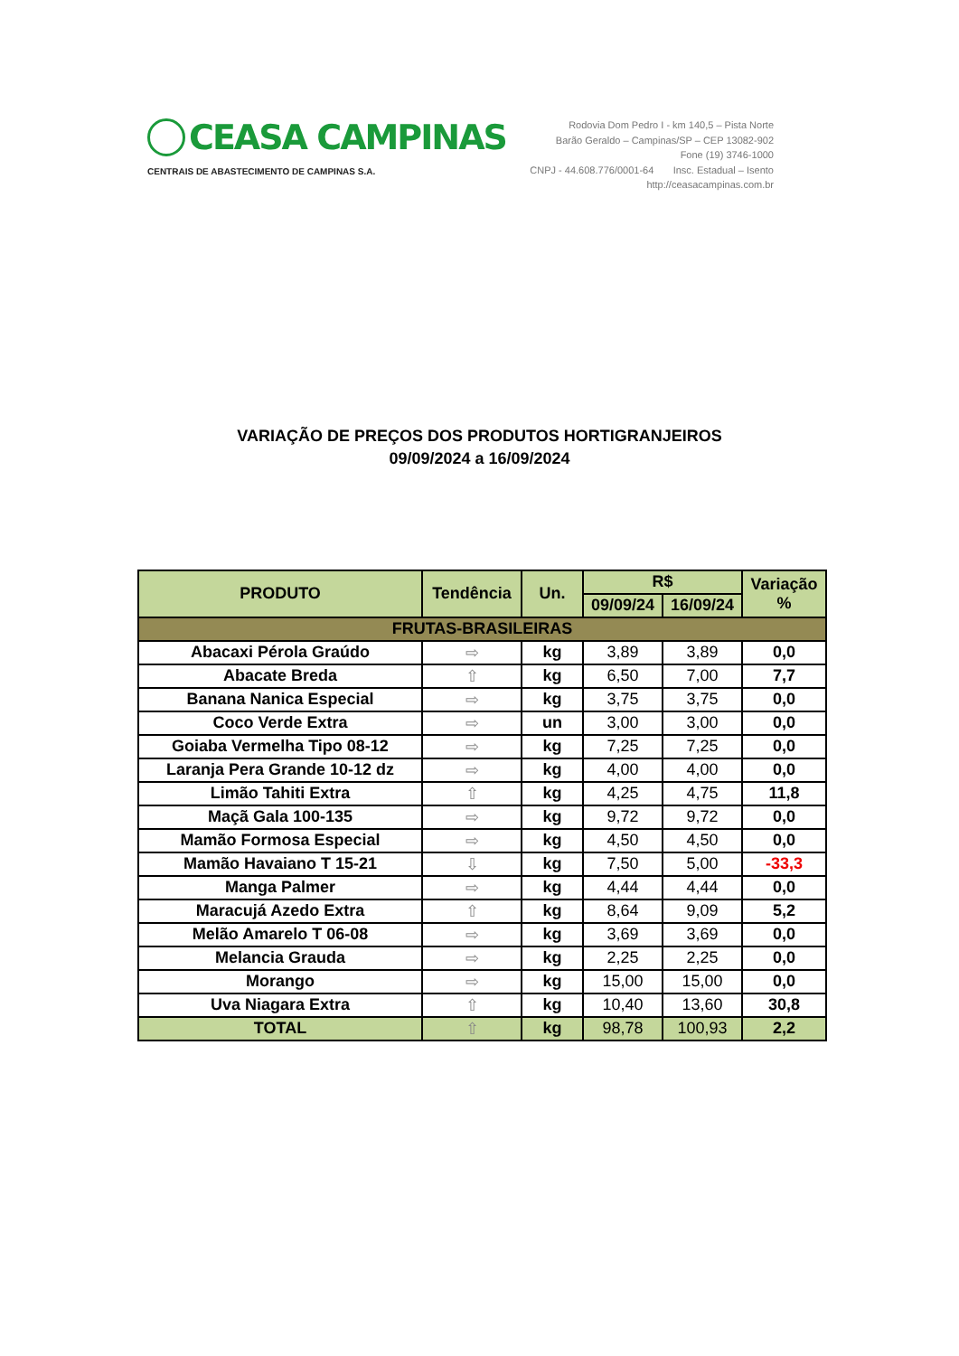CEASA CAMPINAS
CENTRAIS DE ABASTECIMENTO DE CAMPINAS S.A.
Rodovia Dom Pedro I - km 140,5 – Pista Norte
Barão Geraldo – Campinas/SP – CEP 13082-902
Fone (19) 3746-1000
CNPJ - 44.608.776/0001-64 Insc. Estadual – Isento
http://ceasacampinas.com.br
VARIAÇÃO DE PREÇOS DOS PRODUTOS HORTIGRANJEIROS
09/09/2024 a 16/09/2024
| PRODUTO | Tendência | Un. | R$ | | Variação % |
| --- | --- | --- | --- | --- | --- |
| | | | 09/09/24 | 16/09/24 | |
| FRUTAS-BRASILEIRAS | | | | | |
| Abacaxi Pérola Graúdo | ⇨ | kg | 3,89 | 3,89 | 0,0 |
| Abacate Breda | ⇧ | kg | 6,50 | 7,00 | 7,7 |
| Banana Nanica Especial | ⇨ | kg | 3,75 | 3,75 | 0,0 |
| Coco Verde Extra | ⇨ | un | 3,00 | 3,00 | 0,0 |
| Goiaba Vermelha Tipo 08-12 | ⇨ | kg | 7,25 | 7,25 | 0,0 |
| Laranja Pera Grande 10-12 dz | ⇨ | kg | 4,00 | 4,00 | 0,0 |
| Limão Tahiti Extra | ⇧ | kg | 4,25 | 4,75 | 11,8 |
| Maçã Gala 100-135 | ⇨ | kg | 9,72 | 9,72 | 0,0 |
| Mamão Formosa Especial | ⇨ | kg | 4,50 | 4,50 | 0,0 |
| Mamão Havaiano T 15-21 | ⇩ | kg | 7,50 | 5,00 | -33,3 |
| Manga Palmer | ⇨ | kg | 4,44 | 4,44 | 0,0 |
| Maracujá Azedo Extra | ⇧ | kg | 8,64 | 9,09 | 5,2 |
| Melão Amarelo T 06-08 | ⇨ | kg | 3,69 | 3,69 | 0,0 |
| Melancia Grauda | ⇨ | kg | 2,25 | 2,25 | 0,0 |
| Morango | ⇨ | kg | 15,00 | 15,00 | 0,0 |
| Uva Niagara Extra | ⇧ | kg | 10,40 | 13,60 | 30,8 |
| TOTAL | ⇧ | kg | 98,78 | 100,93 | 2,2 |